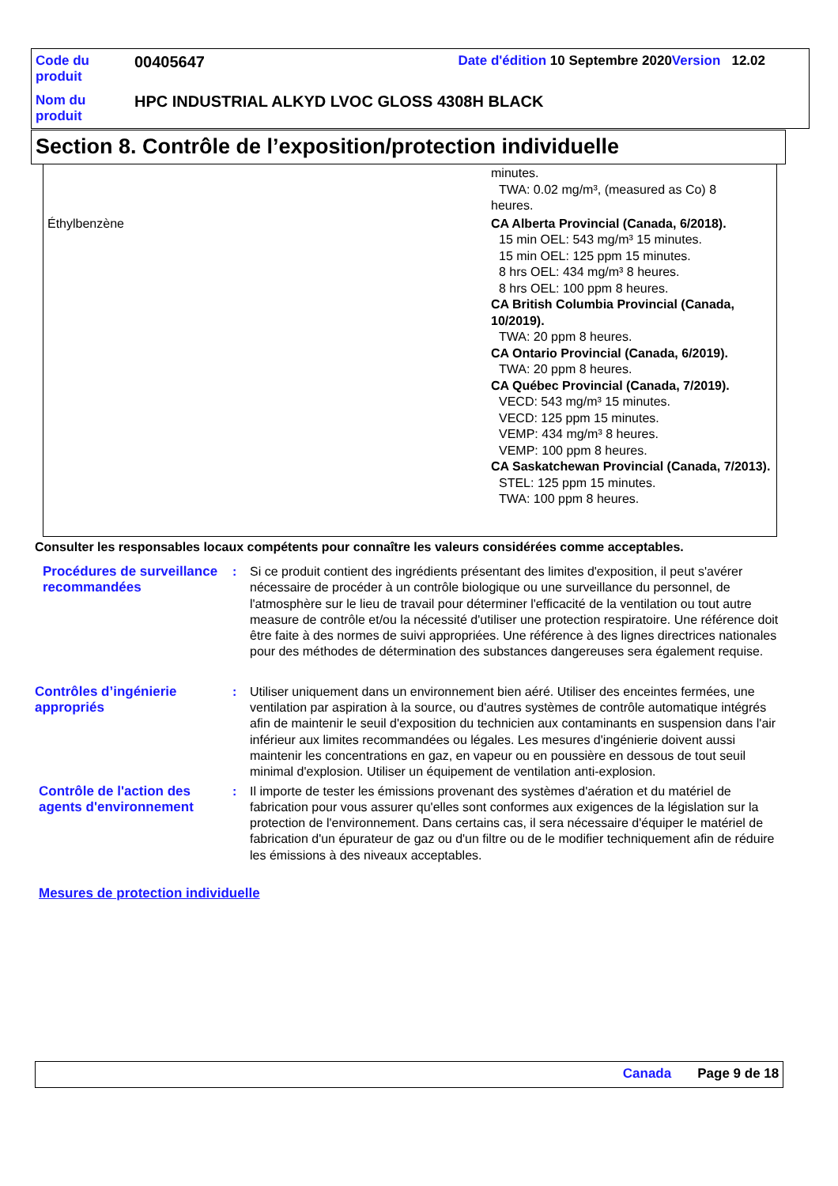| Code du produit | 00405647 | Date d'édition 10 Septembre 2020 Version 12.02 | |
| Nom du produit | HPC INDUSTRIAL ALKYD LVOC GLOSS 4308H BLACK | | |
Section 8. Contrôle de l’exposition/protection individuelle
| | minutes. TWA: 0.02 mg/m³, (measured as Co) 8 heures. |
| Éthylbenzène | CA Alberta Provincial (Canada, 6/2018). 15 min OEL: 543 mg/m³ 15 minutes. 15 min OEL: 125 ppm 15 minutes. 8 hrs OEL: 434 mg/m³ 8 heures. 8 hrs OEL: 100 ppm 8 heures. CA British Columbia Provincial (Canada, 10/2019). TWA: 20 ppm 8 heures. CA Ontario Provincial (Canada, 6/2019). TWA: 20 ppm 8 heures. CA Québec Provincial (Canada, 7/2019). VECD: 543 mg/m³ 15 minutes. VECD: 125 ppm 15 minutes. VEMP: 434 mg/m³ 8 heures. VEMP: 100 ppm 8 heures. CA Saskatchewan Provincial (Canada, 7/2013). STEL: 125 ppm 15 minutes. TWA: 100 ppm 8 heures. |
Consulter les responsables locaux compétents pour connaître les valeurs considérées comme acceptables.
Procédures de surveillance recommandées
: Si ce produit contient des ingrédients présentant des limites d'exposition, il peut s'avérer nécessaire de procéder à un contrôle biologique ou une surveillance du personnel, de l'atmosphère sur le lieu de travail pour déterminer l'efficacité de la ventilation ou tout autre measure de contrôle et/ou la nécessité d'utiliser une protection respiratoire. Une référence doit être faite à des normes de suivi appropriées. Une référence à des lignes directrices nationales pour des méthodes de détermination des substances dangereuses sera également requise.
Contrôles d’ingénierie appropriés
: Utiliser uniquement dans un environnement bien aéré. Utiliser des enceintes fermées, une ventilation par aspiration à la source, ou d'autres systèmes de contrôle automatique intégrés afin de maintenir le seuil d'exposition du technicien aux contaminants en suspension dans l'air inférieur aux limites recommandées ou légales. Les mesures d'ingénierie doivent aussi maintenir les concentrations en gaz, en vapeur ou en poussière en dessous de tout seuil minimal d'explosion. Utiliser un équipement de ventilation anti-explosion.
Contrôle de l'action des agents d'environnement
: Il importe de tester les émissions provenant des systèmes d'aération et du matériel de fabrication pour vous assurer qu'elles sont conformes aux exigences de la législation sur la protection de l'environnement. Dans certains cas, il sera nécessaire d'équiper le matériel de fabrication d'un épurateur de gaz ou d'un filtre ou de le modifier techniquement afin de réduire les émissions à des niveaux acceptables.
Mesures de protection individuelle
Canada Page 9 de 18